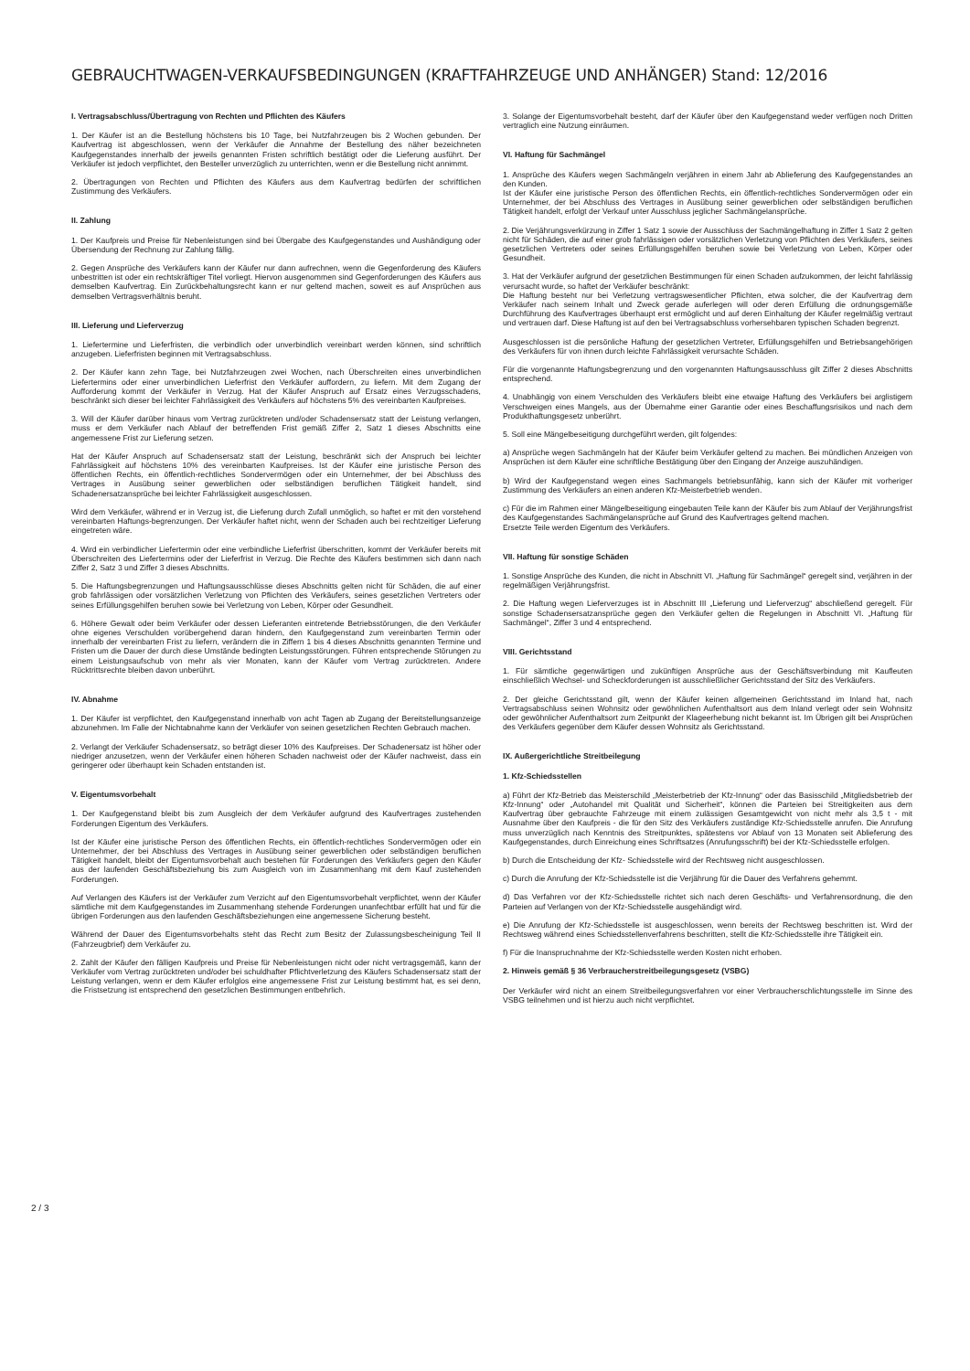GEBRAUCHTWAGEN-VERKAUFSBEDINGUNGEN (KRAFTFAHRZEUGE UND ANHÄNGER) Stand: 12/2016
I. Vertragsabschluss/Übertragung von Rechten und Pflichten des Käufers
1. Der Käufer ist an die Bestellung höchstens bis 10 Tage, bei Nutzfahrzeugen bis 2 Wochen gebunden. Der Kaufvertrag ist abgeschlossen, wenn der Verkäufer die Annahme der Bestellung des näher bezeichneten Kaufgegenstandes innerhalb der jeweils genannten Fristen schriftlich bestätigt oder die Lieferung ausführt. Der Verkäufer ist jedoch verpflichtet, den Besteller unverzüglich zu unterrichten, wenn er die Bestellung nicht annimmt.
2. Übertragungen von Rechten und Pflichten des Käufers aus dem Kaufvertrag bedürfen der schriftlichen Zustimmung des Verkäufers.
II. Zahlung
1. Der Kaufpreis und Preise für Nebenleistungen sind bei Übergabe des Kaufgegenstandes und Aushändigung oder Übersendung der Rechnung zur Zahlung fällig.
2. Gegen Ansprüche des Verkäufers kann der Käufer nur dann aufrechnen, wenn die Gegenforderung des Käufers unbestritten ist oder ein rechtskräftiger Titel vorliegt. Hiervon ausgenommen sind Gegenforderungen des Käufers aus demselben Kaufvertrag. Ein Zurückbehaltungsrecht kann er nur geltend machen, soweit es auf Ansprüchen aus demselben Vertragsverhältnis beruht.
III. Lieferung und Lieferverzug
1. Liefertermine und Lieferfristen, die verbindlich oder unverbindlich vereinbart werden können, sind schriftlich anzugeben. Lieferfristen beginnen mit Vertragsabschluss.
2. Der Käufer kann zehn Tage, bei Nutzfahrzeugen zwei Wochen, nach Überschreiten eines unverbindlichen Liefertermins oder einer unverbindlichen Lieferfrist den Verkäufer auffordern, zu liefern. Mit dem Zugang der Aufforderung kommt der Verkäufer in Verzug. Hat der Käufer Anspruch auf Ersatz eines Verzugsschadens, beschränkt sich dieser bei leichter Fahrlässigkeit des Verkäufers auf höchstens 5% des vereinbarten Kaufpreises.
3. Will der Käufer darüber hinaus vom Vertrag zurücktreten und/oder Schadensersatz statt der Leistung verlangen, muss er dem Verkäufer nach Ablauf der betreffenden Frist gemäß Ziffer 2, Satz 1 dieses Abschnitts eine angemessene Frist zur Lieferung setzen.
Hat der Käufer Anspruch auf Schadensersatz statt der Leistung, beschränkt sich der Anspruch bei leichter Fahrlässigkeit auf höchstens 10% des vereinbarten Kaufpreises. Ist der Käufer eine juristische Person des öffentlichen Rechts, ein öffentlich-rechtliches Sondervermögen oder ein Unternehmer, der bei Abschluss des Vertrages in Ausübung seiner gewerblichen oder selbständigen beruflichen Tätigkeit handelt, sind Schadenersatzansprüche bei leichter Fahrlässigkeit ausgeschlossen.
Wird dem Verkäufer, während er in Verzug ist, die Lieferung durch Zufall unmöglich, so haftet er mit den vorstehend vereinbarten Haftungs-begrenzungen. Der Verkäufer haftet nicht, wenn der Schaden auch bei rechtzeitiger Lieferung eingetreten wäre.
4. Wird ein verbindlicher Liefertermin oder eine verbindliche Lieferfrist überschritten, kommt der Verkäufer bereits mit Überschreiten des Liefertermins oder der Lieferfrist in Verzug. Die Rechte des Käufers bestimmen sich dann nach Ziffer 2, Satz 3 und Ziffer 3 dieses Abschnitts.
5. Die Haftungsbegrenzungen und Haftungsausschlüsse dieses Abschnitts gelten nicht für Schäden, die auf einer grob fahrlässigen oder vorsätzlichen Verletzung von Pflichten des Verkäufers, seines gesetzlichen Vertreters oder seines Erfüllungsgehilfen beruhen sowie bei Verletzung von Leben, Körper oder Gesundheit.
6. Höhere Gewalt oder beim Verkäufer oder dessen Lieferanten eintretende Betriebsstörungen, die den Verkäufer ohne eigenes Verschulden vorübergehend daran hindern, den Kaufgegenstand zum vereinbarten Termin oder innerhalb der vereinbarten Frist zu liefern, verändern die in Ziffern 1 bis 4 dieses Abschnitts genannten Termine und Fristen um die Dauer der durch diese Umstände bedingten Leistungsstörungen. Führen entsprechende Störungen zu einem Leistungsaufschub von mehr als vier Monaten, kann der Käufer vom Vertrag zurücktreten. Andere Rücktrittsrechte bleiben davon unberührt.
IV. Abnahme
1. Der Käufer ist verpflichtet, den Kaufgegenstand innerhalb von acht Tagen ab Zugang der Bereitstellungsanzeige abzunehmen. Im Falle der Nichtabnahme kann der Verkäufer von seinen gesetzlichen Rechten Gebrauch machen.
2. Verlangt der Verkäufer Schadensersatz, so beträgt dieser 10% des Kaufpreises. Der Schadenersatz ist höher oder niedriger anzusetzen, wenn der Verkäufer einen höheren Schaden nachweist oder der Käufer nachweist, dass ein geringerer oder überhaupt kein Schaden entstanden ist.
V. Eigentumsvorbehalt
1. Der Kaufgegenstand bleibt bis zum Ausgleich der dem Verkäufer aufgrund des Kaufvertrages zustehenden Forderungen Eigentum des Verkäufers.
Ist der Käufer eine juristische Person des öffentlichen Rechts, ein öffentlich-rechtliches Sondervermögen oder ein Unternehmer, der bei Abschluss des Vertrages in Ausübung seiner gewerblichen oder selbständigen beruflichen Tätigkeit handelt, bleibt der Eigentumsvorbehalt auch bestehen für Forderungen des Verkäufers gegen den Käufer aus der laufenden Geschäftsbeziehung bis zum Ausgleich von im Zusammenhang mit dem Kauf zustehenden Forderungen.
Auf Verlangen des Käufers ist der Verkäufer zum Verzicht auf den Eigentumsvorbehalt verpflichtet, wenn der Käufer sämtliche mit dem Kaufgegenstandes im Zusammenhang stehende Forderungen unanfechtbar erfüllt hat und für die übrigen Forderungen aus den laufenden Geschäftsbeziehungen eine angemessene Sicherung besteht.
Während der Dauer des Eigentumsvorbehalts steht das Recht zum Besitz der Zulassungsbescheinigung Teil II (Fahrzeugbrief) dem Verkäufer zu.
2. Zahlt der Käufer den fälligen Kaufpreis und Preise für Nebenleistungen nicht oder nicht vertragsgemäß, kann der Verkäufer vom Vertrag zurücktreten und/oder bei schuldhafter Pflichtverletzung des Käufers Schadensersatz statt der Leistung verlangen, wenn er dem Käufer erfolglos eine angemessene Frist zur Leistung bestimmt hat, es sei denn, die Fristsetzung ist entsprechend den gesetzlichen Bestimmungen entbehrlich.
3. Solange der Eigentumsvorbehalt besteht, darf der Käufer über den Kaufgegenstand weder verfügen noch Dritten vertraglich eine Nutzung einräumen.
VI. Haftung für Sachmängel
1. Ansprüche des Käufers wegen Sachmängeln verjähren in einem Jahr ab Ablieferung des Kaufgegenstandes an den Kunden.
Ist der Käufer eine juristische Person des öffentlichen Rechts, ein öffentlich-rechtliches Sondervermögen oder ein Unternehmer, der bei Abschluss des Vertrages in Ausübung seiner gewerblichen oder selbständigen beruflichen Tätigkeit handelt, erfolgt der Verkauf unter Ausschluss jeglicher Sachmängelansprüche.
2. Die Verjährungsverkürzung in Ziffer 1 Satz 1 sowie der Ausschluss der Sachmängelhaftung in Ziffer 1 Satz 2 gelten nicht für Schäden, die auf einer grob fahrlässigen oder vorsätzlichen Verletzung von Pflichten des Verkäufers, seines gesetzlichen Vertreters oder seines Erfüllungsgehilfen beruhen sowie bei Verletzung von Leben, Körper oder Gesundheit.
3. Hat der Verkäufer aufgrund der gesetzlichen Bestimmungen für einen Schaden aufzukommen, der leicht fahrlässig verursacht wurde, so haftet der Verkäufer beschränkt:
Die Haftung besteht nur bei Verletzung vertragswesentlicher Pflichten, etwa solcher, die der Kaufvertrag dem Verkäufer nach seinem Inhalt und Zweck gerade auferlegen will oder deren Erfüllung die ordnungsgemäße Durchführung des Kaufvertrages überhaupt erst ermöglicht und auf deren Einhaltung der Käufer regelmäßig vertraut und vertrauen darf. Diese Haftung ist auf den bei Vertragsabschluss vorhersehbaren typischen Schaden begrenzt.
Ausgeschlossen ist die persönliche Haftung der gesetzlichen Vertreter, Erfüllungsgehilfen und Betriebsangehörigen des Verkäufers für von ihnen durch leichte Fahrlässigkeit verursachte Schäden.
Für die vorgenannte Haftungsbegrenzung und den vorgenannten Haftungsausschluss gilt Ziffer 2 dieses Abschnitts entsprechend.
4. Unabhängig von einem Verschulden des Verkäufers bleibt eine etwaige Haftung des Verkäufers bei arglistigem Verschweigen eines Mangels, aus der Übernahme einer Garantie oder eines Beschaffungsrisikos und nach dem Produkthaftungsgesetz unberührt.
5. Soll eine Mängelbeseitigung durchgeführt werden, gilt folgendes:
a) Ansprüche wegen Sachmängeln hat der Käufer beim Verkäufer geltend zu machen. Bei mündlichen Anzeigen von Ansprüchen ist dem Käufer eine schriftliche Bestätigung über den Eingang der Anzeige auszuhändigen.
b) Wird der Kaufgegenstand wegen eines Sachmangels betriebsunfähig, kann sich der Käufer mit vorheriger Zustimmung des Verkäufers an einen anderen Kfz-Meisterbetrieb wenden.
c) Für die im Rahmen einer Mängelbeseitigung eingebauten Teile kann der Käufer bis zum Ablauf der Verjährungsfrist des Kaufgegenstandes Sachmängelansprüche auf Grund des Kaufvertrages geltend machen.
Ersetzte Teile werden Eigentum des Verkäufers.
VII. Haftung für sonstige Schäden
1. Sonstige Ansprüche des Kunden, die nicht in Abschnitt VI. „Haftung für Sachmängel“ geregelt sind, verjähren in der regelmäßigen Verjährungsfrist.
2. Die Haftung wegen Lieferverzuges ist in Abschnitt III „Lieferung und Lieferverzug“ abschließend geregelt. Für sonstige Schadensersatzansprüche gegen den Verkäufer gelten die Regelungen in Abschnitt VI. „Haftung für Sachmängel“, Ziffer 3 und 4 entsprechend.
VIII. Gerichtsstand
1. Für sämtliche gegenwärtigen und zukünftigen Ansprüche aus der Geschäftsverbindung mit Kaufleuten einschließlich Wechsel- und Scheckforderungen ist ausschließlicher Gerichtsstand der Sitz des Verkäufers.
2. Der gleiche Gerichtsstand gilt, wenn der Käufer keinen allgemeinen Gerichtsstand im Inland hat, nach Vertragsabschluss seinen Wohnsitz oder gewöhnlichen Aufenthaltsort aus dem Inland verlegt oder sein Wohnsitz oder gewöhnlicher Aufenthaltsort zum Zeitpunkt der Klageerhebung nicht bekannt ist. Im Übrigen gilt bei Ansprüchen des Verkäufers gegenüber dem Käufer dessen Wohnsitz als Gerichtsstand.
IX. Außergerichtliche Streitbeilegung
1. Kfz-Schiedsstellen
a) Führt der Kfz-Betrieb das Meisterschild „Meisterbetrieb der Kfz-Innung“ oder das Basisschild „Mitgliedsbetrieb der Kfz-Innung“ oder „Autohandel mit Qualität und Sicherheit“, können die Parteien bei Streitigkeiten aus dem Kaufvertrag über gebrauchte Fahrzeuge mit einem zulässigen Gesamtgewicht von nicht mehr als 3,5 t - mit Ausnahme über den Kaufpreis - die für den Sitz des Verkäufers zuständige Kfz-Schiedsstelle anrufen. Die Anrufung muss unverzüglich nach Kenntnis des Streitpunktes, spätestens vor Ablauf von 13 Monaten seit Ablieferung des Kaufgegenstandes, durch Einreichung eines Schriftsatzes (Anrufungsschrift) bei der Kfz-Schiedsstelle erfolgen.
b) Durch die Entscheidung der Kfz- Schiedsstelle wird der Rechtsweg nicht ausgeschlossen.
c) Durch die Anrufung der Kfz-Schiedsstelle ist die Verjährung für die Dauer des Verfahrens gehemmt.
d) Das Verfahren vor der Kfz-Schiedsstelle richtet sich nach deren Geschäfts- und Verfahrensordnung, die den Parteien auf Verlangen von der Kfz-Schiedsstelle ausgehändigt wird.
e) Die Anrufung der Kfz-Schiedsstelle ist ausgeschlossen, wenn bereits der Rechtsweg beschritten ist. Wird der Rechtsweg während eines Schiedsstellenverfahrens beschritten, stellt die Kfz-Schiedsstelle ihre Tätigkeit ein.
f) Für die Inanspruchnahme der Kfz-Schiedsstelle werden Kosten nicht erhoben.
2. Hinweis gemäß § 36 Verbraucherstreitbeilegungsgesetz (VSBG)
Der Verkäufer wird nicht an einem Streitbeilegungsverfahren vor einer Verbraucherschlichtungsstelle im Sinne des VSBG teilnehmen und ist hierzu auch nicht verpflichtet.
2 / 3